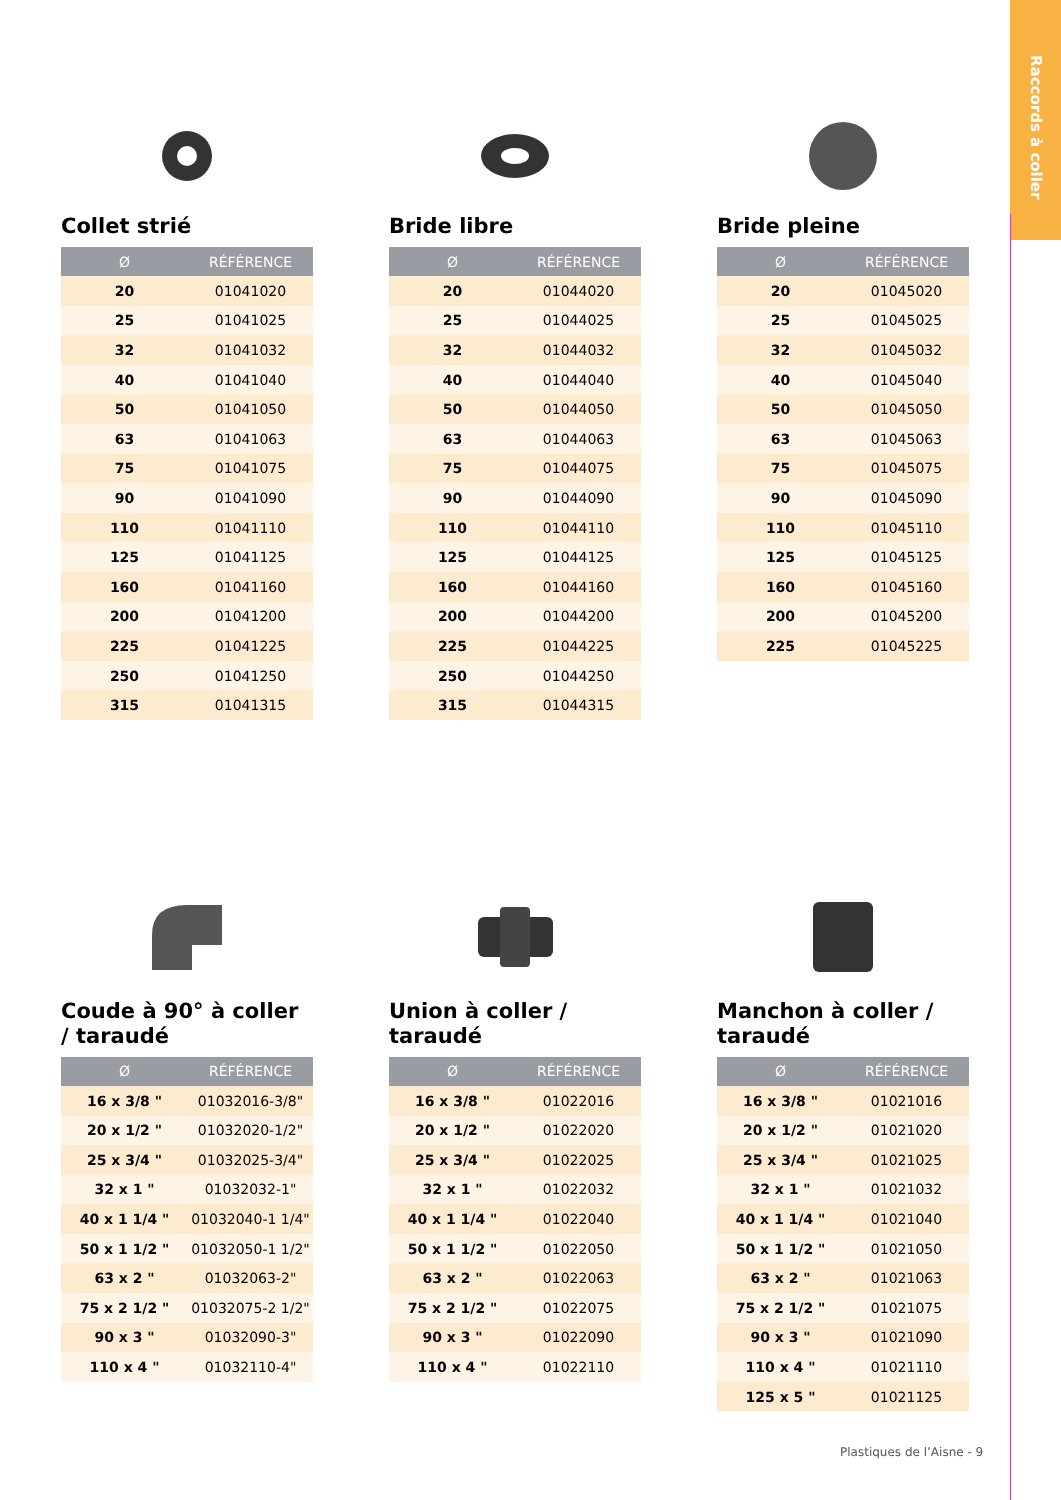Raccords à coller
Collet strié
| Ø | RÉFÉRENCE |
| --- | --- |
| 20 | 01041020 |
| 25 | 01041025 |
| 32 | 01041032 |
| 40 | 01041040 |
| 50 | 01041050 |
| 63 | 01041063 |
| 75 | 01041075 |
| 90 | 01041090 |
| 110 | 01041110 |
| 125 | 01041125 |
| 160 | 01041160 |
| 200 | 01041200 |
| 225 | 01041225 |
| 250 | 01041250 |
| 315 | 01041315 |
Bride libre
| Ø | RÉFÉRENCE |
| --- | --- |
| 20 | 01044020 |
| 25 | 01044025 |
| 32 | 01044032 |
| 40 | 01044040 |
| 50 | 01044050 |
| 63 | 01044063 |
| 75 | 01044075 |
| 90 | 01044090 |
| 110 | 01044110 |
| 125 | 01044125 |
| 160 | 01044160 |
| 200 | 01044200 |
| 225 | 01044225 |
| 250 | 01044250 |
| 315 | 01044315 |
Bride pleine
| Ø | RÉFÉRENCE |
| --- | --- |
| 20 | 01045020 |
| 25 | 01045025 |
| 32 | 01045032 |
| 40 | 01045040 |
| 50 | 01045050 |
| 63 | 01045063 |
| 75 | 01045075 |
| 90 | 01045090 |
| 110 | 01045110 |
| 125 | 01045125 |
| 160 | 01045160 |
| 200 | 01045200 |
| 225 | 01045225 |
Coude à 90° à coller / taraudé
| Ø | RÉFÉRENCE |
| --- | --- |
| 16 x 3/8 " | 01032016-3/8" |
| 20 x 1/2 " | 01032020-1/2" |
| 25 x 3/4 " | 01032025-3/4" |
| 32 x 1 " | 01032032-1" |
| 40 x 1 1/4 " | 01032040-1 1/4" |
| 50 x 1 1/2 " | 01032050-1 1/2" |
| 63 x 2 " | 01032063-2" |
| 75 x 2 1/2 " | 01032075-2 1/2" |
| 90 x 3 " | 01032090-3" |
| 110 x 4 " | 01032110-4" |
Union à coller / taraudé
| Ø | RÉFÉRENCE |
| --- | --- |
| 16 x 3/8 " | 01022016 |
| 20 x 1/2 " | 01022020 |
| 25 x 3/4 " | 01022025 |
| 32 x 1 " | 01022032 |
| 40 x 1 1/4 " | 01022040 |
| 50 x 1 1/2 " | 01022050 |
| 63 x 2 " | 01022063 |
| 75 x 2 1/2 " | 01022075 |
| 90 x 3 " | 01022090 |
| 110 x 4 " | 01022110 |
Manchon à coller / taraudé
| Ø | RÉFÉRENCE |
| --- | --- |
| 16 x 3/8 " | 01021016 |
| 20 x 1/2 " | 01021020 |
| 25 x 3/4 " | 01021025 |
| 32 x 1 " | 01021032 |
| 40 x 1 1/4 " | 01021040 |
| 50 x 1 1/2 " | 01021050 |
| 63 x 2 " | 01021063 |
| 75 x 2 1/2 " | 01021075 |
| 90 x 3 " | 01021090 |
| 110 x 4 " | 01021110 |
| 125 x 5 " | 01021125 |
Plastiques de l’Aisne - 9